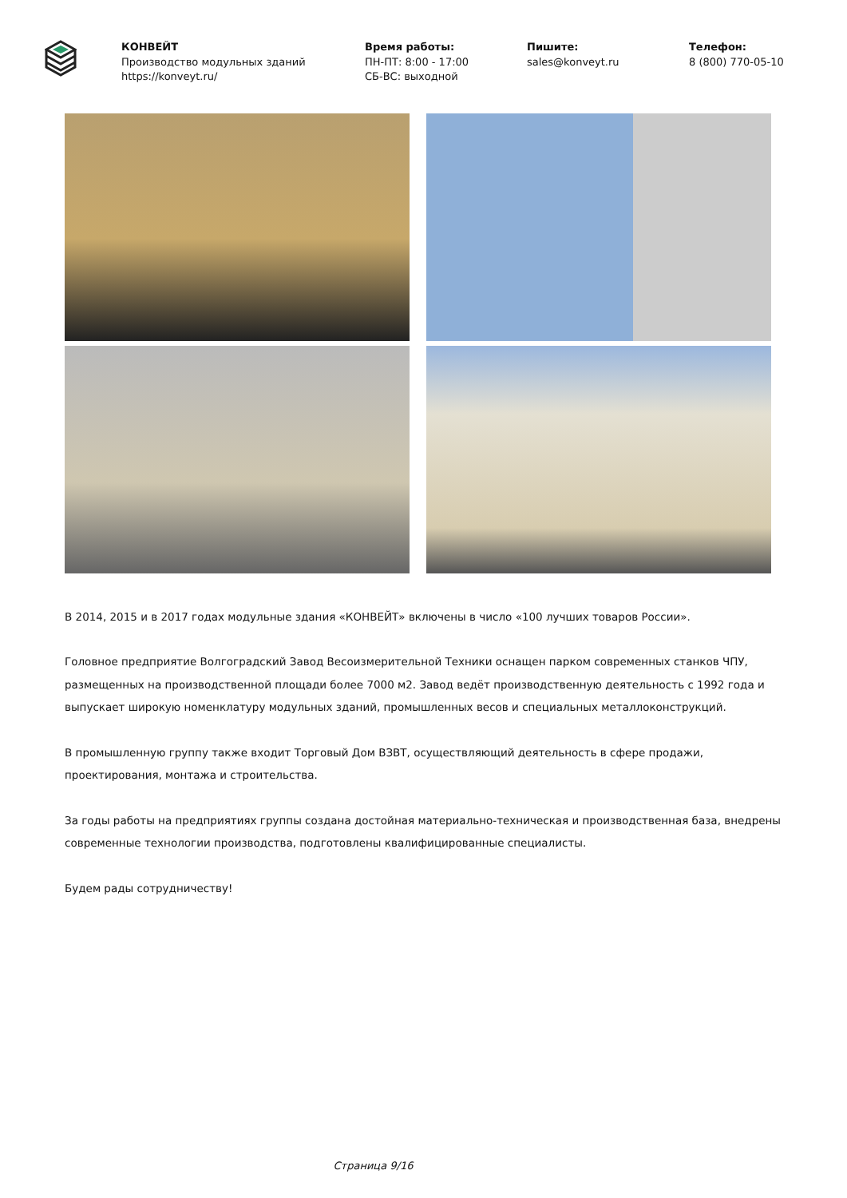КОНВЕЙТ
Производство модульных зданий
https://konveyt.ru/
Время работы:
ПН-ПТ: 8:00 - 17:00
СБ-ВС: выходной
Пишите:
sales@konveyt.ru
Телефон:
8 (800) 770-05-10
В 2014, 2015 и в 2017 годах модульные здания «КОНВЕЙТ» включены в число «100 лучших товаров России».
Головное предприятие Волгоградский Завод Весоизмерительной Техники оснащен парком современных станков ЧПУ, размещенных на производственной площади более 7000 м2. Завод ведёт производственную деятельность с 1992 года и выпускает широкую номенклатуру модульных зданий, промышленных весов и специальных металлоконструкций.
В промышленную группу также входит Торговый Дом ВЗВТ, осуществляющий деятельность в сфере продажи, проектирования, монтажа и строительства.
За годы работы на предприятиях группы создана достойная материально-техническая и производственная база, внедрены современные технологии производства, подготовлены квалифицированные специалисты.
Будем рады сотрудничеству!
Страница 9/16